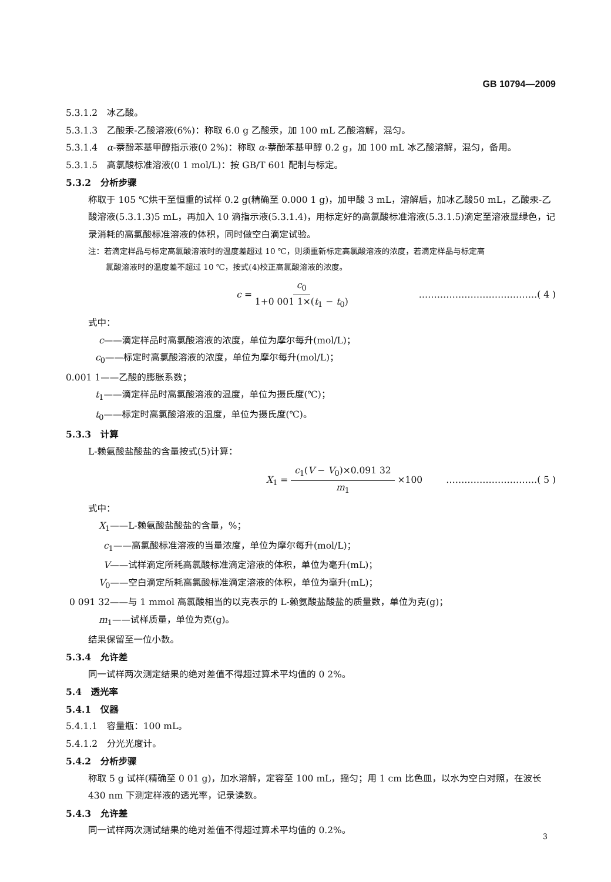GB 10794—2009
5.3.1.2　冰乙酸。
5.3.1.3　乙酸汞-乙酸溶液(6%)：称取 6.0 g 乙酸汞，加 100 mL 乙酸溶解，混匀。
5.3.1.4　α-萘酚苯基甲醇指示液(0 2%)：称取 α-萘酚苯基甲醇 0.2 g，加 100 mL 冰乙酸溶解，混匀，备用。
5.3.1.5　高氯酸标准溶液(0 1 mol/L)：按 GB/T 601 配制与标定。
5.3.2　分析步骤
称取于 105 ℃烘干至恒重的试样 0.2 g(精确至 0.000 1 g)，加甲酸 3 mL，溶解后，加冰乙酸50 mL，乙酸汞-乙酸溶液(5.3.1.3)5 mL，再加入 10 滴指示液(5.3.1.4)，用标定好的高氯酸标准溶液(5.3.1.5)滴定至溶液显绿色，记录消耗的高氯酸标准溶液的体积，同时做空白滴定试验。
注：若滴定样品与标定高氯酸溶液时的温度差超过 10 ℃，则须重新标定高氯酸溶液的浓度，若滴定样品与标定高
氯酸溶液时的温度差不超过 10 ℃，按式(4)校正高氯酸溶液的浓度。
c = c<sub>0</sub> 1+0 001 1×(t<sub>1</sub> − t<sub>0</sub>) …………………………………( 4 )
式中：
c——滴定样品时高氯酸溶液的浓度，单位为摩尔每升(mol/L)；
c<sub>0</sub>——标定时高氯酸溶液的浓度，单位为摩尔每升(mol/L)；
0.001 1——乙酸的膨胀系数；
t<sub>1</sub>——滴定样品时高氯酸溶液的温度，单位为摄氏度(℃)；
t<sub>0</sub>——标定时高氯酸溶液的温度，单位为摄氏度(℃)。
5.3.3　计算
L-赖氨酸盐酸盐的含量按式(5)计算：
X<sub>1</sub> = c<sub>1</sub>(V − V<sub>0</sub>)×0.091 32 m<sub>1</sub> ×100 …………………………( 5 )
式中：
X<sub>1</sub>——L-赖氨酸盐酸盐的含量，%；
c<sub>1</sub>——高氯酸标准溶液的当量浓度，单位为摩尔每升(mol/L)；
V——试样滴定所耗高氯酸标准滴定溶液的体积，单位为毫升(mL)；
V<sub>0</sub>——空白滴定所耗高氯酸标准滴定溶液的体积，单位为毫升(mL)；
0 091 32——与 1 mmol 高氯酸相当的以克表示的 L-赖氨酸盐酸盐的质量数，单位为克(g)；
m<sub>1</sub>——试样质量，单位为克(g)。
结果保留至一位小数。
5.3.4　允许差
同一试样两次测定结果的绝对差值不得超过算术平均值的 0 2%。
5.4　透光率
5.4.1　仪器
5.4.1.1　容量瓶：100 mL。
5.4.1.2　分光光度计。
5.4.2　分析步骤
称取 5 g 试样(精确至 0 01 g)，加水溶解，定容至 100 mL，摇匀；用 1 cm 比色皿，以水为空白对照，在波长 430 nm 下测定样液的透光率，记录读数。
5.4.3　允许差
同一试样两次测试结果的绝对差值不得超过算术平均值的 0.2%。
3